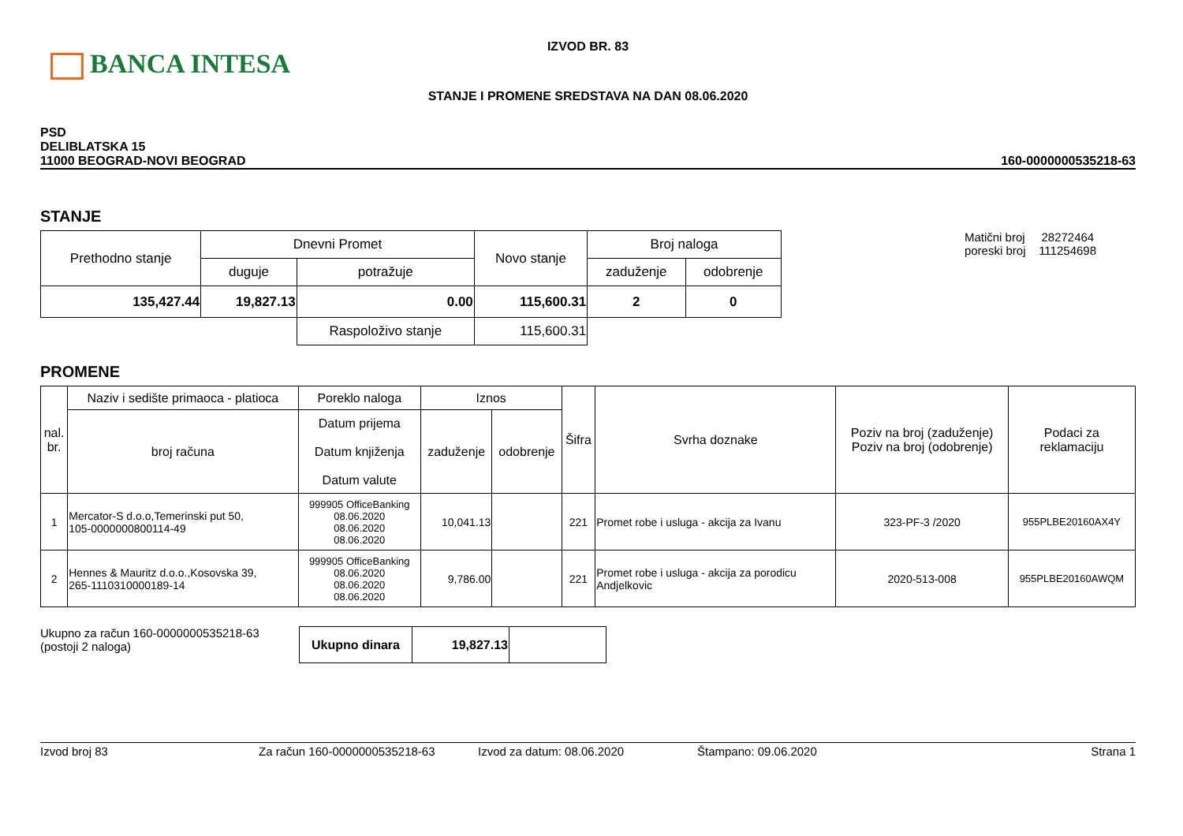BANCA INTESA
IZVOD BR. 83
STANJE I PROMENE SREDSTAVA NA DAN 08.06.2020
PSD
DELIBLATSKA 15
11000 BEOGRAD-NOVI BEOGRAD
160-0000000535218-63
STANJE
| Prethodno stanje | Dnevni Promet | | Novo stanje | Broj naloga | |
| | duguje | potražuje | | zaduženje | odobrenje |
| 135,427.44 | 19,827.13 | 0.00 | 115,600.31 | 2 | 0 |
| | | Raspoloživo stanje | 115,600.31 | | |
Matični broj 28272464
poreski broj 111254698
PROMENE
| nal. br. | Naziv i sedište primaoca - platioca | Poreklo naloga | Iznos | | Šifra | Svrha doznake | Poziv na broj (zaduženje) Poziv na broj (odobrenje) | Podaci za reklamaciju |
| | broj računa | Datum prijema Datum knjiženja Datum valute | zaduženje | odobrenje | | | | |
| 1 | Mercator-S d.o.o,Temerinski put 50, 105-0000000800114-49 | 999905 OfficeBanking 08.06.2020 08.06.2020 08.06.2020 | 10,041.13 | | 221 | Promet robe i usluga - akcija za Ivanu | 323-PF-3 /2020 | 955PLBE20160AX4Y |
| 2 | Hennes & Mauritz d.o.o.,Kosovska 39, 265-1110310000189-14 | 999905 OfficeBanking 08.06.2020 08.06.2020 08.06.2020 | 9,786.00 | | 221 | Promet robe i usluga - akcija za porodicu Andjelkovic | 2020-513-008 | 955PLBE20160AWQM |
Ukupno za račun 160-0000000535218-63
(postoji 2 naloga)
| Ukupno dinara | 19,827.13 | |
Izvod broj 83 Za račun 160-0000000535218-63 Izvod za datum: 08.06.2020 Štampano: 09.06.2020 Strana 1